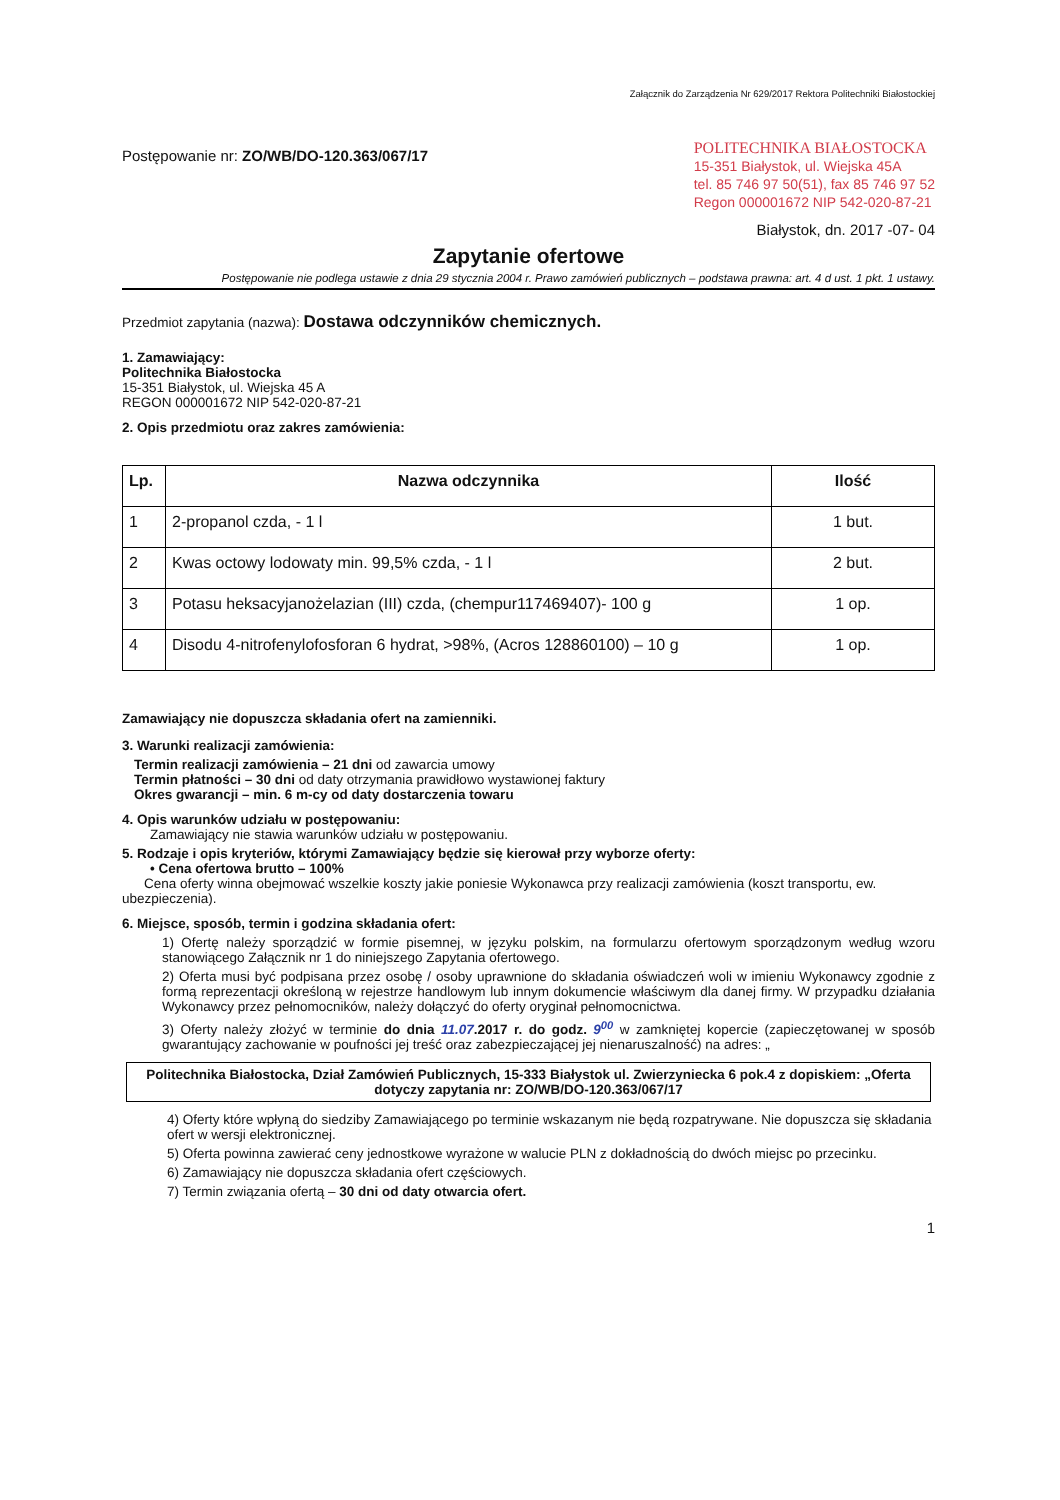Załącznik do Zarządzenia Nr 629/2017 Rektora Politechniki Białostockiej
Postępowanie nr: ZO/WB/DO-120.363/067/17
POLITECHNIKA BIAŁOSTOCKA
15-351 Białystok, ul. Wiejska 45A
tel. 85 746 97 50(51), fax 85 746 97 52
Regon 000001672 NIP 542-020-87-21
Białystok, dn. 2017 -07- 04
Zapytanie ofertowe
Postępowanie nie podlega ustawie z dnia 29 stycznia 2004 r. Prawo zamówień publicznych – podstawa prawna: art. 4 d ust. 1 pkt. 1 ustawy.
Przedmiot zapytania (nazwa): Dostawa odczynników chemicznych.
1. Zamawiający:
Politechnika Białostocka
15-351 Białystok, ul. Wiejska 45 A
REGON 000001672 NIP 542-020-87-21
2. Opis przedmiotu oraz zakres zamówienia:
| Lp. | Nazwa odczynnika | Ilość |
| --- | --- | --- |
| 1 | 2-propanol czda, - 1 l | 1 but. |
| 2 | Kwas octowy lodowaty min. 99,5% czda, - 1 l | 2 but. |
| 3 | Potasu heksacyjanożelazian (III) czda, (chempur117469407)- 100 g | 1 op. |
| 4 | Disodu 4-nitrofenylofosforan 6 hydrat, >98%, (Acros 128860100) – 10 g | 1 op. |
Zamawiający nie dopuszcza składania ofert na zamienniki.
3. Warunki realizacji zamówienia:
Termin realizacji zamówienia – 21 dni od zawarcia umowy
Termin płatności – 30 dni od daty otrzymania prawidłowo wystawionej faktury
Okres gwarancji – min. 6 m-cy od daty dostarczenia towaru
4. Opis warunków udziału w postępowaniu:
Zamawiający nie stawia warunków udziału w postępowaniu.
5. Rodzaje i opis kryteriów, którymi Zamawiający będzie się kierował przy wyborze oferty:
• Cena ofertowa brutto – 100%
Cena oferty winna obejmować wszelkie koszty jakie poniesie Wykonawca przy realizacji zamówienia (koszt transportu, ew. ubezpieczenia).
6. Miejsce, sposób, termin i godzina składania ofert:
1) Ofertę należy sporządzić w formie pisemnej, w języku polskim, na formularzu ofertowym sporządzonym według wzoru stanowiącego Załącznik nr 1 do niniejszego Zapytania ofertowego.
2) Oferta musi być podpisana przez osobę / osoby uprawnione do składania oświadczeń woli w imieniu Wykonawcy zgodnie z formą reprezentacji określoną w rejestrze handlowym lub innym dokumencie właściwym dla danej firmy. W przypadku działania Wykonawcy przez pełnomocników, należy dołączyć do oferty oryginał pełnomocnictwa.
3) Oferty należy złożyć w terminie do dnia 11.07.2017 r. do godz. 9<sup>00</sup> w zamkniętej kopercie (zapieczętowanej w sposób gwarantujący zachowanie w poufności jej treść oraz zabezpieczającej jej nienaruszalność) na adres: „
Politechnika Białostocka, Dział Zamówień Publicznych, 15-333 Białystok ul. Zwierzyniecka 6 pok.4 z dopiskiem: „Oferta dotyczy zapytania nr: ZO/WB/DO-120.363/067/17
4) Oferty które wpłyną do siedziby Zamawiającego po terminie wskazanym nie będą rozpatrywane. Nie dopuszcza się składania ofert w wersji elektronicznej.
5) Oferta powinna zawierać ceny jednostkowe wyrażone w walucie PLN z dokładnością do dwóch miejsc po przecinku.
6) Zamawiający nie dopuszcza składania ofert częściowych.
7) Termin związania ofertą – 30 dni od daty otwarcia ofert.
1